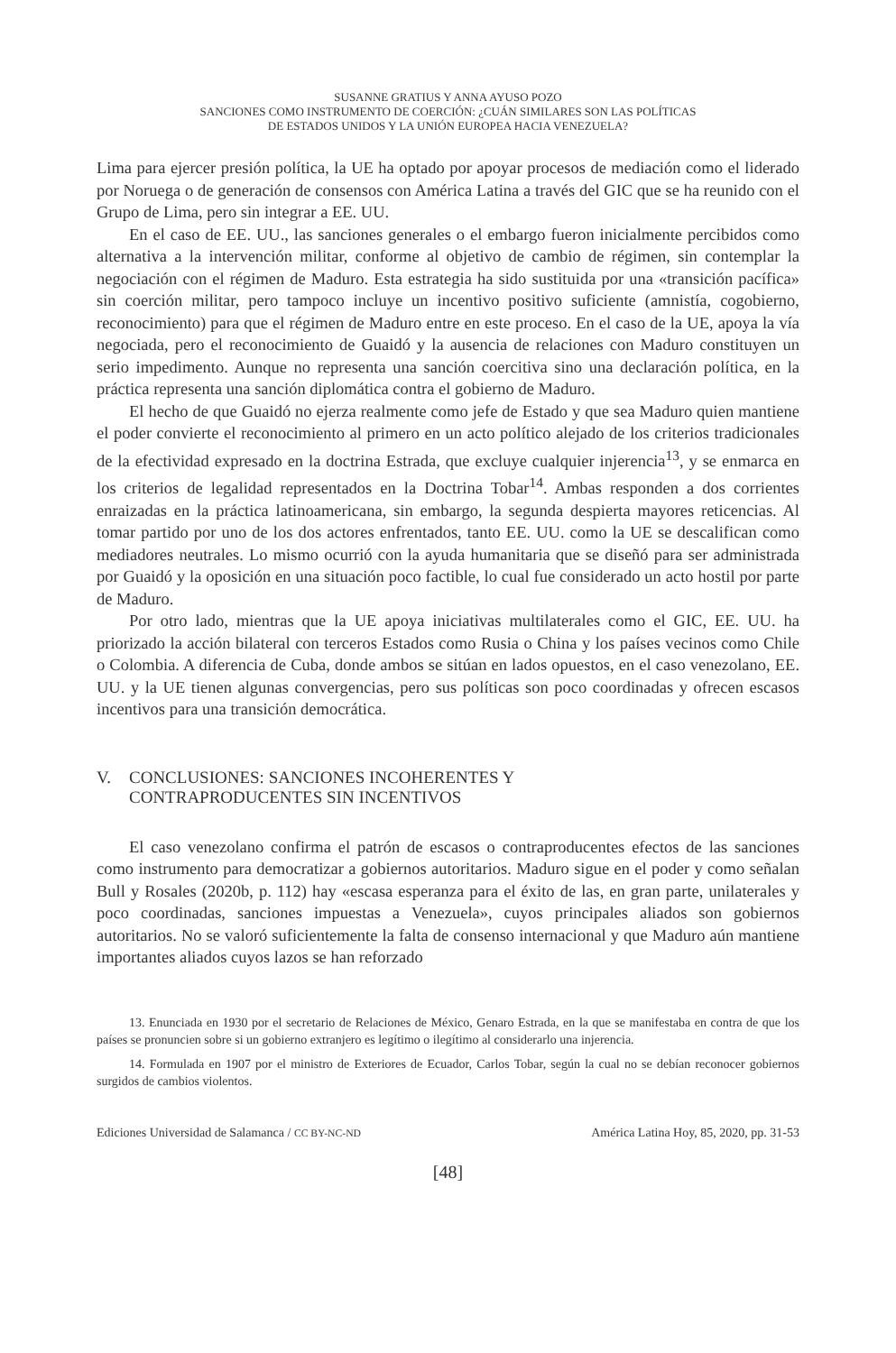SUSANNE GRATIUS Y ANNA AYUSO POZO
SANCIONES COMO INSTRUMENTO DE COERCIÓN: ¿CUÁN SIMILARES SON LAS POLÍTICAS
DE ESTADOS UNIDOS Y LA UNIÓN EUROPEA HACIA VENEZUELA?
Lima para ejercer presión política, la UE ha optado por apoyar procesos de mediación como el liderado por Noruega o de generación de consensos con América Latina a través del GIC que se ha reunido con el Grupo de Lima, pero sin integrar a EE. UU.
En el caso de EE. UU., las sanciones generales o el embargo fueron inicialmente percibidos como alternativa a la intervención militar, conforme al objetivo de cambio de régimen, sin contemplar la negociación con el régimen de Maduro. Esta estrategia ha sido sustituida por una «transición pacífica» sin coerción militar, pero tampoco incluye un incentivo positivo suficiente (amnistía, cogobierno, reconocimiento) para que el régimen de Maduro entre en este proceso. En el caso de la UE, apoya la vía negociada, pero el reconocimiento de Guaidó y la ausencia de relaciones con Maduro constituyen un serio impedimento. Aunque no representa una sanción coercitiva sino una declaración política, en la práctica representa una sanción diplomática contra el gobierno de Maduro.
El hecho de que Guaidó no ejerza realmente como jefe de Estado y que sea Maduro quien mantiene el poder convierte el reconocimiento al primero en un acto político alejado de los criterios tradicionales de la efectividad expresado en la doctrina Estrada, que excluye cualquier injerencia<sup>13</sup>, y se enmarca en los criterios de legalidad representados en la Doctrina Tobar<sup>14</sup>. Ambas responden a dos corrientes enraizadas en la práctica latinoamericana, sin embargo, la segunda despierta mayores reticencias. Al tomar partido por uno de los dos actores enfrentados, tanto EE. UU. como la UE se descalifican como mediadores neutrales. Lo mismo ocurrió con la ayuda humanitaria que se diseñó para ser administrada por Guaidó y la oposición en una situación poco factible, lo cual fue considerado un acto hostil por parte de Maduro.
Por otro lado, mientras que la UE apoya iniciativas multilaterales como el GIC, EE. UU. ha priorizado la acción bilateral con terceros Estados como Rusia o China y los países vecinos como Chile o Colombia. A diferencia de Cuba, donde ambos se sitúan en lados opuestos, en el caso venezolano, EE. UU. y la UE tienen algunas convergencias, pero sus políticas son poco coordinadas y ofrecen escasos incentivos para una transición democrática.
V. CONCLUSIONES: SANCIONES INCOHERENTES Y
CONTRAPRODUCENTES SIN INCENTIVOS
El caso venezolano confirma el patrón de escasos o contraproducentes efectos de las sanciones como instrumento para democratizar a gobiernos autoritarios. Maduro sigue en el poder y como señalan Bull y Rosales (2020b, p. 112) hay «escasa esperanza para el éxito de las, en gran parte, unilaterales y poco coordinadas, sanciones impuestas a Venezuela», cuyos principales aliados son gobiernos autoritarios. No se valoró suficientemente la falta de consenso internacional y que Maduro aún mantiene importantes aliados cuyos lazos se han reforzado
13. Enunciada en 1930 por el secretario de Relaciones de México, Genaro Estrada, en la que se manifestaba en contra de que los países se pronuncien sobre si un gobierno extranjero es legítimo o ilegítimo al considerarlo una injerencia.
14. Formulada en 1907 por el ministro de Exteriores de Ecuador, Carlos Tobar, según la cual no se debían reconocer gobiernos surgidos de cambios violentos.
Ediciones Universidad de Salamanca / CC BY-NC-ND América Latina Hoy, 85, 2020, pp. 31-53
[48]